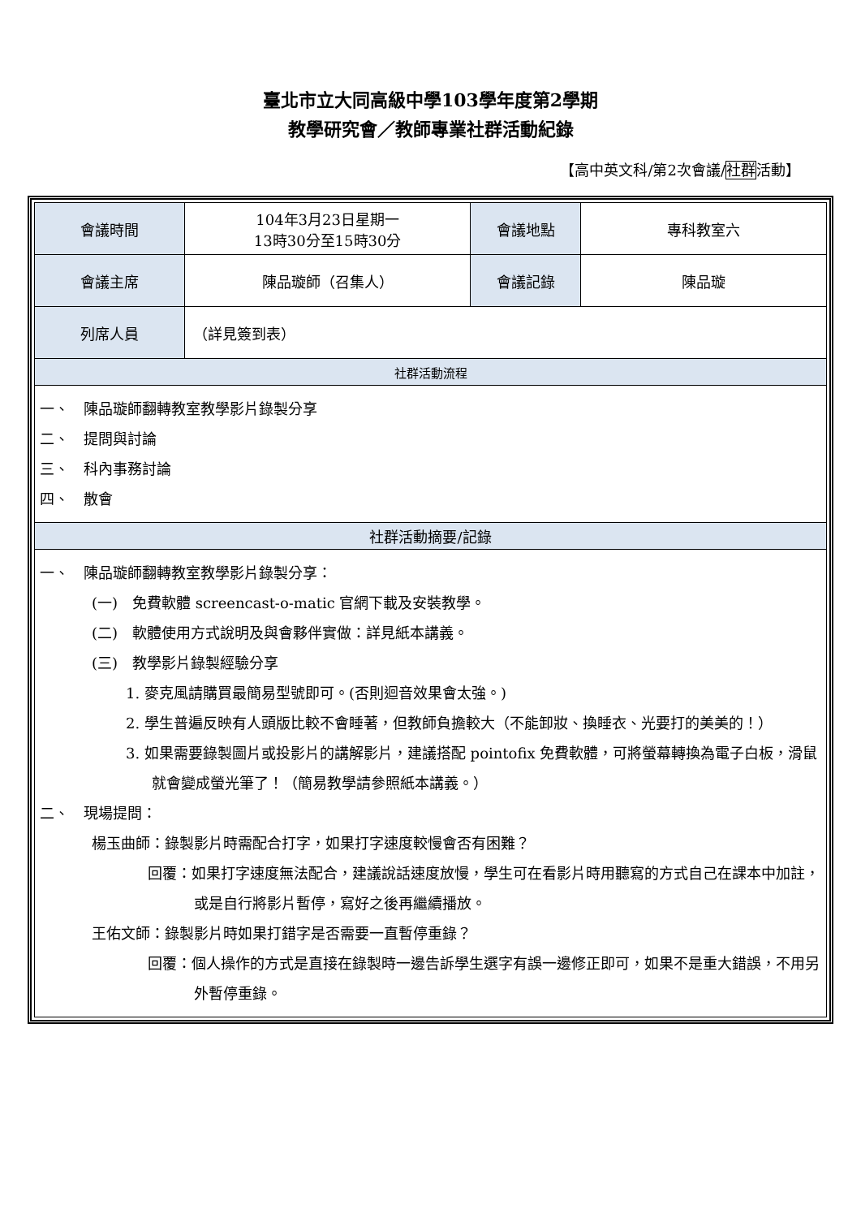臺北市立大同高級中學103學年度第2學期
教學研究會／教師專業社群活動紀錄
【高中英文科/第2次會議/社群活動】
| 會議時間 | 104年3月23日星期一 13時30分至15時30分 | 會議地點 | 專科教室六 |
| 會議主席 | 陳品璇師（召集人） | 會議記錄 | 陳品璇 |
| 列席人員 | （詳見簽到表） | | |
| 社群活動流程 | | | |
| 一、 陳品璇師翻轉教室教學影片錄製分享 二、 提問與討論 三、 科內事務討論 四、 散會 | | | |
| 社群活動摘要/記錄 | | | |
| 一、 陳品璇師翻轉教室教學影片錄製分享： (一) 免費軟體 screencast-o-matic 官網下載及安裝教學。 (二) 軟體使用方式說明及與會夥伴實做：詳見紙本講義。 (三) 教學影片錄製經驗分享 1. 麥克風請購買最簡易型號即可。(否則迴音效果會太強。) 2. 學生普遍反映有人頭版比較不會睡著，但教師負擔較大（不能卸妝、換睡衣、光要打的美美的！） 3. 如果需要錄製圖片或投影片的講解影片，建議搭配 pointofix 免費軟體，可將螢幕轉換為電子白板，滑鼠就會變成螢光筆了！（簡易教學請參照紙本講義。） 二、 現場提問： 楊玉曲師：錄製影片時需配合打字，如果打字速度較慢會否有困難？ 回覆：如果打字速度無法配合，建議說話速度放慢，學生可在看影片時用聽寫的方式自己在課本中加註，或是自行將影片暫停，寫好之後再繼續播放。 王佑文師：錄製影片時如果打錯字是否需要一直暫停重錄？ 回覆：個人操作的方式是直接在錄製時一邊告訴學生選字有誤一邊修正即可，如果不是重大錯誤，不用另外暫停重錄。 | | | |